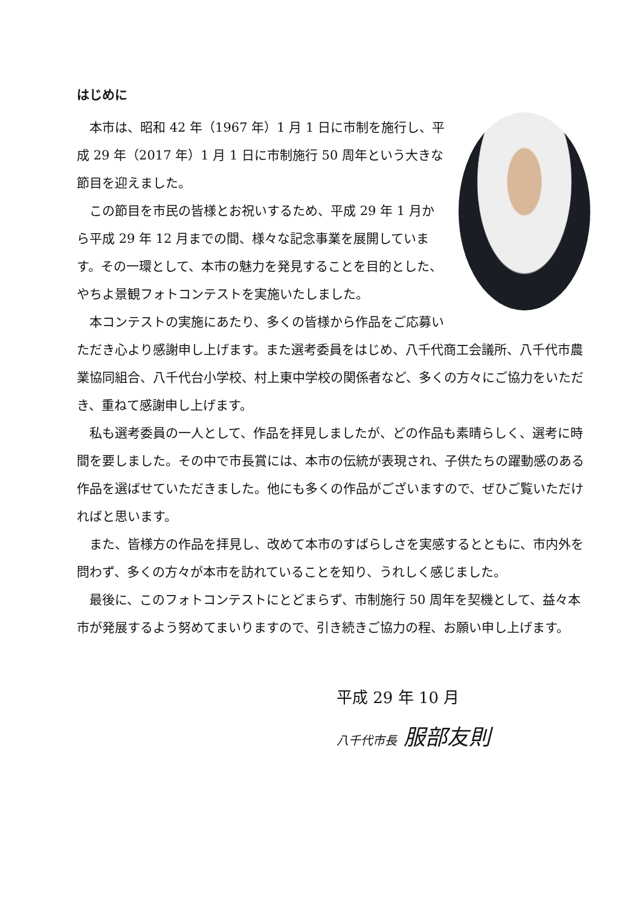はじめに
本市は、昭和 42 年（1967 年）1 月 1 日に市制を施行し、平成 29 年（2017 年）1 月 1 日に市制施行 50 周年という大きな節目を迎えました。
この節目を市民の皆様とお祝いするため、平成 29 年 1 月から平成 29 年 12 月までの間、様々な記念事業を展開しています。その一環として、本市の魅力を発見することを目的とした、やちよ景観フォトコンテストを実施いたしました。
本コンテストの実施にあたり、多くの皆様から作品をご応募いただき心より感謝申し上げます。また選考委員をはじめ、八千代商工会議所、八千代市農業協同組合、八千代台小学校、村上東中学校の関係者など、多くの方々にご協力をいただき、重ねて感謝申し上げます。
私も選考委員の一人として、作品を拝見しましたが、どの作品も素晴らしく、選考に時間を要しました。その中で市長賞には、本市の伝統が表現され、子供たちの躍動感のある作品を選ばせていただきました。他にも多くの作品がございますので、ぜひご覧いただければと思います。
また、皆様方の作品を拝見し、改めて本市のすばらしさを実感するとともに、市内外を問わず、多くの方々が本市を訪れていることを知り、うれしく感じました。
最後に、このフォトコンテストにとどまらず、市制施行 50 周年を契機として、益々本市が発展するよう努めてまいりますので、引き続きご協力の程、お願い申し上げます。
平成 29 年 10 月
八千代市長 服部友則